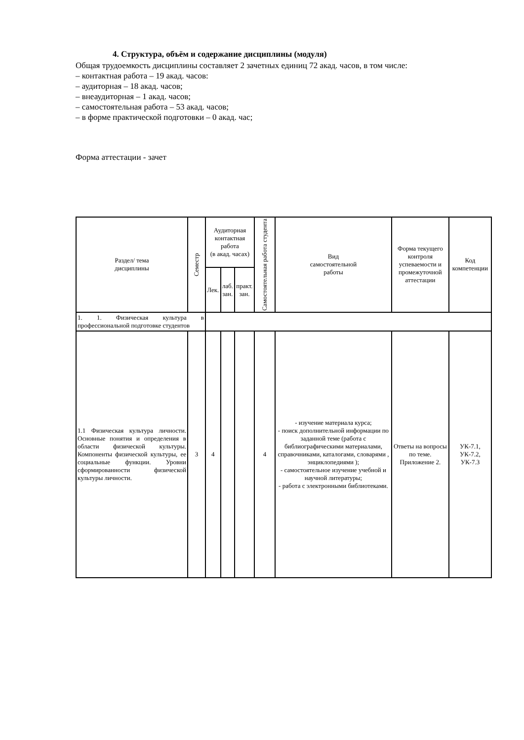4. Структура, объём и содержание дисциплины (модуля)
Общая трудоемкость дисциплины составляет 2 зачетных единиц 72 акад. часов, в том числе:
– контактная работа – 19 акад. часов:
– аудиторная – 18 акад. часов;
– внеаудиторная – 1 акад. часов;
– самостоятельная работа – 53 акад. часов;
– в форме практической подготовки – 0 акад. час;
Форма аттестации - зачет
| Раздел/ тема дисциплины | Семестр | Аудиторная контактная работа (в акад. часах) | | | Самостоятельная работа студента | Вид самостоятельной работы | Форма текущего контроля успеваемости и промежуточной аттестации | Код компетенции |
| --- | --- | --- | --- | --- | --- | --- | --- | --- |
| | | Лек. | лаб. зан. | практ. зан. | | | | |
| 1. 1. Физическая культура в профессиональной подготовке студентов | | | | | | | | |
| 1.1 Физическая культура личности. Основные понятия и определения в области физической культуры. Компоненты физической культуры, ее социальные функции. Уровни сформированности физической культуры личности. | 3 | 4 | | | 4 | - изучение материала курса; - поиск дополнительной информации по заданной теме (работа с библиографическими материалами, справочниками, каталогами, словарями , энциклопедиями ); - самостоятельное изучение учебной и научной литературы; - работа с электронными библиотеками. | Ответы на вопросы по теме. Приложение 2. | УК-7.1, УК-7.2, УК-7.3 |